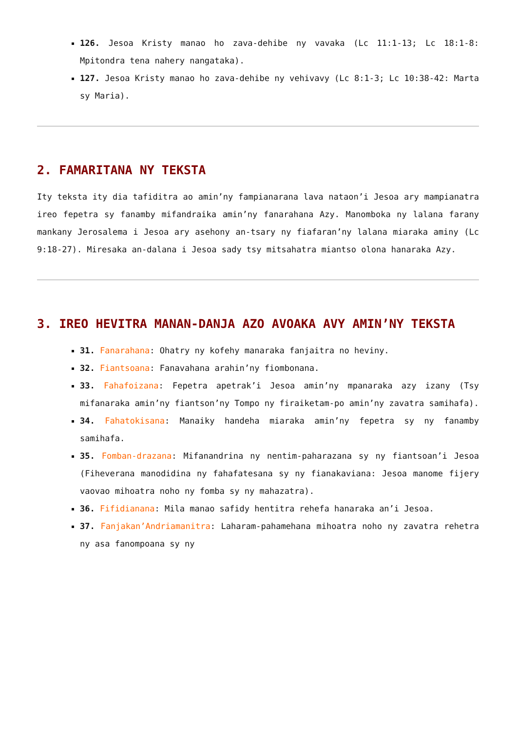126. Jesoa Kristy manao ho zava-dehibe ny vavaka (Lc 11:1-13; Lc 18:1-8: Mpitondra tena nahery nangataka).
127. Jesoa Kristy manao ho zava-dehibe ny vehivavy (Lc 8:1-3; Lc 10:38-42: Marta sy Maria).
2. FAMARITANA NY TEKSTA
Ity teksta ity dia tafiditra ao amin’ny fampianarana lava nataon’i Jesoa ary mampianatra ireo fepetra sy fanamby mifandraika amin’ny fanarahana Azy. Manomboka ny lalana farany mankany Jerosalema i Jesoa ary asehony an-tsary ny fiafaran’ny lalana miaraka aminy (Lc 9:18-27). Miresaka an-dalana i Jesoa sady tsy mitsahatra miantso olona hanaraka Azy.
3. IREO HEVITRA MANAN-DANJA AZO AVOAKA AVY AMIN’NY TEKSTA
31. Fanarahana: Ohatry ny kofehy manaraka fanjaitra no heviny.
32. Fiantsoana: Fanavahana arahin’ny fiombonana.
33. Fahafoizana: Fepetra apetrak’i Jesoa amin’ny mpanaraka azy izany (Tsy mifanaraka amin’ny fiantson’ny Tompo ny firaiketam-po amin’ny zavatra samihafa).
34. Fahatokisana: Manaiky handeha miaraka amin’ny fepetra sy ny fanamby samihafa.
35. Fomban-drazana: Mifanandrina ny nentim-paharazana sy ny fiantsoan’i Jesoa (Fiheverana manodidina ny fahafatesana sy ny fianakaviana: Jesoa manome fijery vaovao mihoatra noho ny fomba sy ny mahazatra).
36. Fifidianana: Mila manao safidy hentitra rehefa hanaraka an’i Jesoa.
37. Fanjakan’Andriamanitra: Laharam-pahamehana mihoatra noho ny zavatra rehetra ny asa fanompoana sy ny